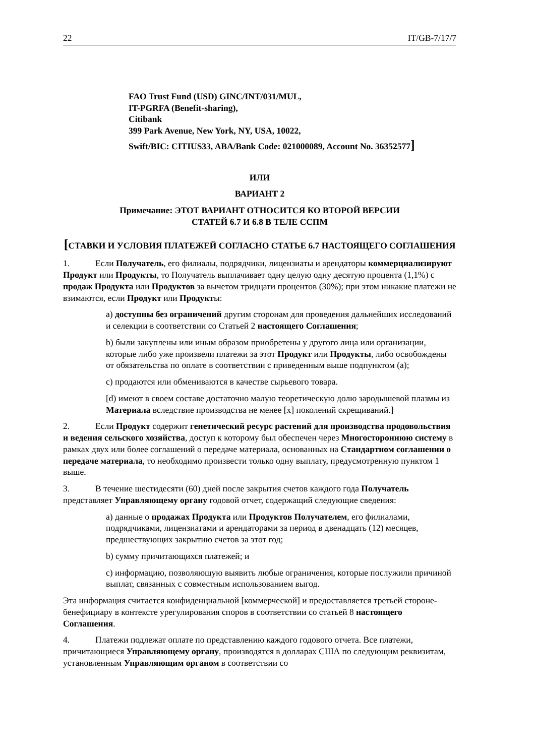22 IT/GB-7/17/7
FAO Trust Fund (USD) GINC/INT/031/MUL,
IT-PGRFA (Benefit-sharing),
Citibank
399 Park Avenue, New York, NY, USA, 10022,
Swift/BIC: CITIUS33, ABA/Bank Code: 021000089, Account No. 36352577]
ИЛИ
ВАРИАНТ 2
Примечание: ЭТОТ ВАРИАНТ ОТНОСИТСЯ КО ВТОРОЙ ВЕРСИИ
СТАТЕЙ 6.7 И 6.8 В ТЕЛЕ ССПМ
[СТАВКИ И УСЛОВИЯ ПЛАТЕЖЕЙ СОГЛАСНО СТАТЬЕ 6.7 НАСТОЯЩЕГО СОГЛАШЕНИЯ
1. Если Получатель, его филиалы, подрядчики, лицензиаты и арендаторы коммерциализируют Продукт или Продукты, то Получатель выплачивает одну целую одну десятую процента (1,1%) с продаж Продукта или Продуктов за вычетом тридцати процентов (30%); при этом никакие платежи не взимаются, если Продукт или Продукты:
a) доступны без ограничений другим сторонам для проведения дальнейших исследований и селекции в соответствии со Статьей 2 настоящего Соглашения;
b) были закуплены или иным образом приобретены у другого лица или организации, которые либо уже произвели платежи за этот Продукт или Продукты, либо освобождены от обязательства по оплате в соответствии с приведенным выше подпунктом (a);
c) продаются или обмениваются в качестве сырьевого товара.
[d) имеют в своем составе достаточно малую теоретическую долю зародышевой плазмы из Материала вследствие производства не менее [x] поколений скрещиваний.]
2. Если Продукт содержит генетический ресурс растений для производства продовольствия и ведения сельского хозяйства, доступ к которому был обеспечен через Многостороннюю систему в рамках двух или более соглашений о передаче материала, основанных на Стандартном соглашении о передаче материала, то необходимо произвести только одну выплату, предусмотренную пунктом 1 выше.
3. В течение шестидесяти (60) дней после закрытия счетов каждого года Получатель представляет Управляющему органу годовой отчет, содержащий следующие сведения:
a) данные о продажах Продукта или Продуктов Получателем, его филиалами, подрядчиками, лицензиатами и арендаторами за период в двенадцать (12) месяцев, предшествующих закрытию счетов за этот год;
b) сумму причитающихся платежей; и
c) информацию, позволяющую выявить любые ограничения, которые послужили причиной выплат, связанных с совместным использованием выгод.
Эта информация считается конфиденциальной [коммерческой] и предоставляется третьей стороне-бенефициару в контексте урегулирования споров в соответствии со статьей 8 настоящего Соглашения.
4. Платежи подлежат оплате по представлению каждого годового отчета. Все платежи, причитающиеся Управляющему органу, производятся в долларах США по следующим реквизитам, установленным Управляющим органом в соответствии со